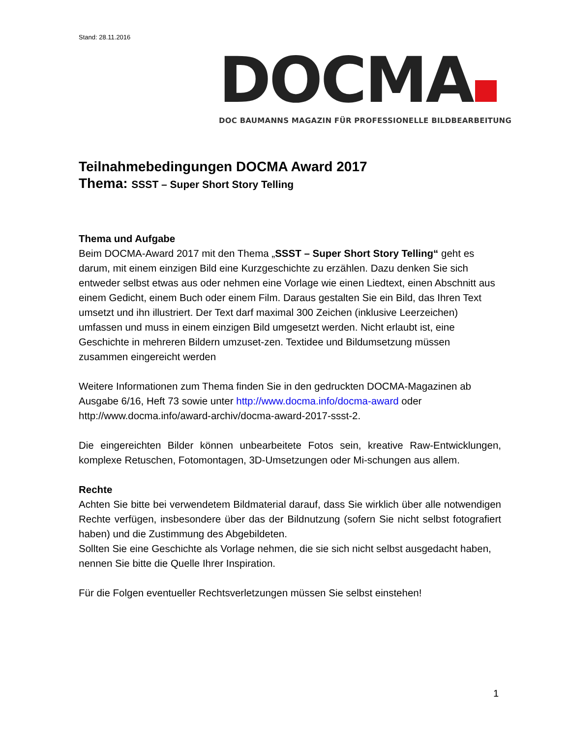Stand: 28.11.2016
DOCMA
DOC BAUMANNS MAGAZIN FÜR PROFESSIONELLE BILDBEARBEITUNG
Teilnahmebedingungen DOCMA Award 2017
Thema: SSST – Super Short Story Telling
Thema und Aufgabe
Beim DOCMA-Award 2017 mit den Thema „SSST – Super Short Story Telling“ geht es darum, mit einem einzigen Bild eine Kurzgeschichte zu erzählen. Dazu denken Sie sich entweder selbst etwas aus oder nehmen eine Vorlage wie einen Liedtext, einen Abschnitt aus einem Gedicht, einem Buch oder einem Film. Daraus gestalten Sie ein Bild, das Ihren Text umsetzt und ihn illustriert. Der Text darf maximal 300 Zeichen (inklusive Leerzeichen) umfassen und muss in einem einzigen Bild umgesetzt werden. Nicht erlaubt ist, eine Geschichte in mehreren Bildern umzuset-zen. Textidee und Bildumsetzung müssen zusammen eingereicht werden
Weitere Informationen zum Thema finden Sie in den gedruckten DOCMA-Magazinen ab Ausgabe 6/16, Heft 73 sowie unter http://www.docma.info/docma-award oder http://www.docma.info/award-archiv/docma-award-2017-ssst-2.
Die eingereichten Bilder können unbearbeitete Fotos sein, kreative Raw-Entwicklungen, komplexe Retuschen, Fotomontagen, 3D-Umsetzungen oder Mi-schungen aus allem.
Rechte
Achten Sie bitte bei verwendetem Bildmaterial darauf, dass Sie wirklich über alle notwendigen Rechte verfügen, insbesondere über das der Bildnutzung (sofern Sie nicht selbst fotografiert haben) und die Zustimmung des Abgebildeten.
Sollten Sie eine Geschichte als Vorlage nehmen, die sie sich nicht selbst ausgedacht haben, nennen Sie bitte die Quelle Ihrer Inspiration.
Für die Folgen eventueller Rechtsverletzungen müssen Sie selbst einstehen!
1